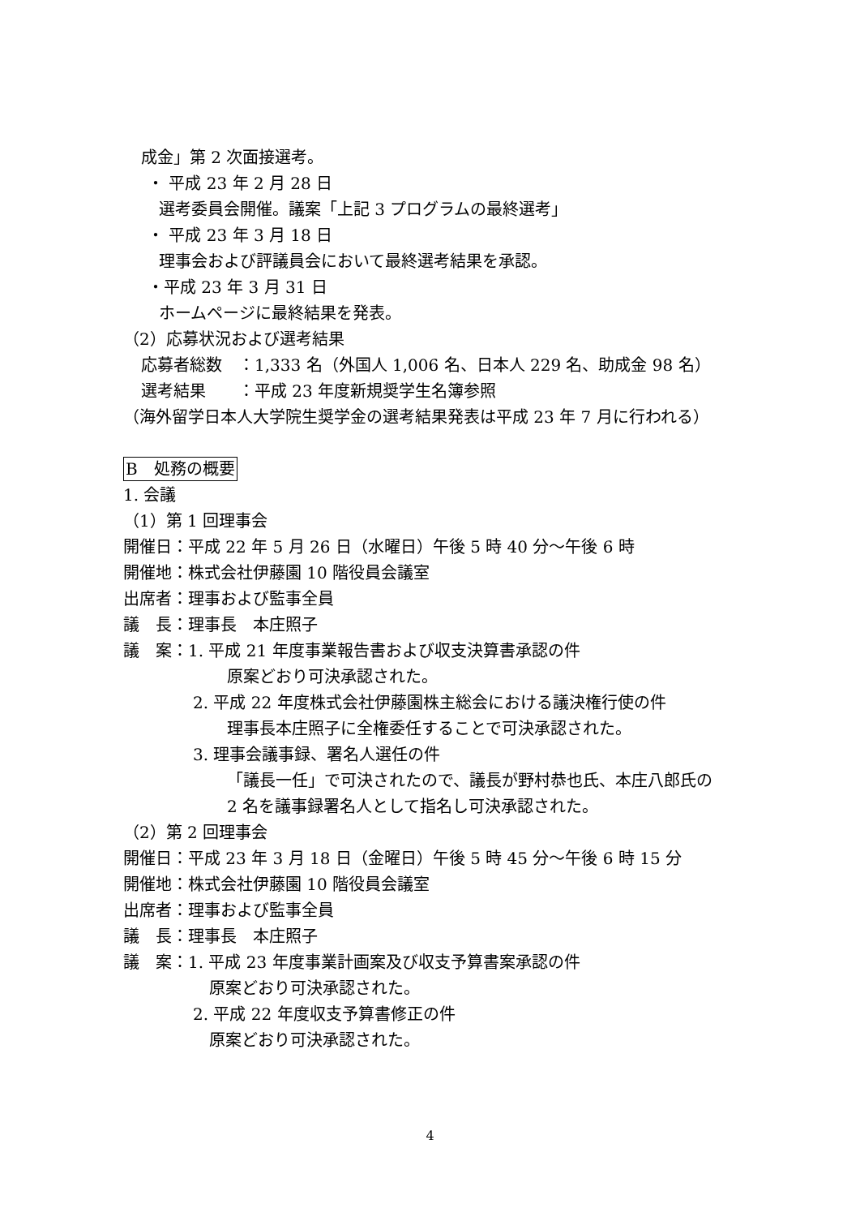成金」第 2 次面接選考。
・ 平成 23 年 2 月 28 日
選考委員会開催。議案「上記 3 プログラムの最終選考」
・ 平成 23 年 3 月 18 日
理事会および評議員会において最終選考結果を承認。
・平成 23 年 3 月 31 日
ホームページに最終結果を発表。
（2）応募状況および選考結果
応募者総数　：1,333 名（外国人 1,006 名、日本人 229 名、助成金 98 名）
選考結果　　：平成 23 年度新規奨学生名簿参照
（海外留学日本人大学院生奨学金の選考結果発表は平成 23 年 7 月に行われる）
B　処務の概要
1. 会議
（1）第 1 回理事会
開催日：平成 22 年 5 月 26 日（水曜日）午後 5 時 40 分～午後 6 時
開催地：株式会社伊藤園 10 階役員会議室
出席者：理事および監事全員
議　長：理事長　本庄照子
議　案：1. 平成 21 年度事業報告書および収支決算書承認の件
原案どおり可決承認された。
2. 平成 22 年度株式会社伊藤園株主総会における議決権行使の件
理事長本庄照子に全権委任することで可決承認された。
3. 理事会議事録、署名人選任の件
「議長一任」で可決されたので、議長が野村恭也氏、本庄八郎氏の
2 名を議事録署名人として指名し可決承認された。
（2）第 2 回理事会
開催日：平成 23 年 3 月 18 日（金曜日）午後 5 時 45 分～午後 6 時 15 分
開催地：株式会社伊藤園 10 階役員会議室
出席者：理事および監事全員
議　長：理事長　本庄照子
議　案：1. 平成 23 年度事業計画案及び収支予算書案承認の件
原案どおり可決承認された。
2. 平成 22 年度収支予算書修正の件
原案どおり可決承認された。
4